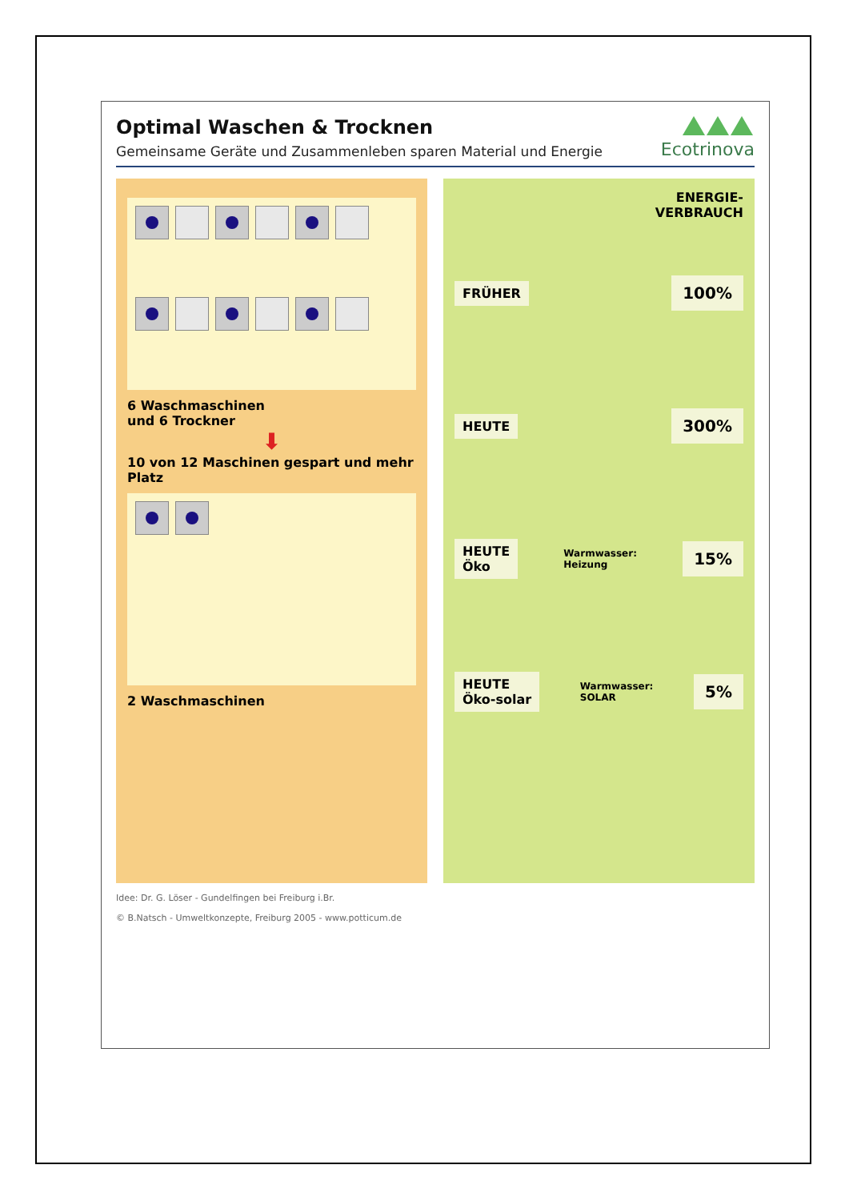Ecotrinova
Optimal Waschen & Trocknen
Gemeinsame Geräte und Zusammenleben sparen Material und Energie
6 Waschmaschinen
und 6 Trockner
⬇
10 von 12 Maschinen gespart und mehr Platz
2 Waschmaschinen
ENERGIE-
VERBRAUCH
FRÜHER 100%
HEUTE 300%
HEUTE
Öko Warmwasser:
Heizung 15%
HEUTE
Öko-solar Warmwasser:
SOLAR 5%
Idee: Dr. G. Löser - Gundelfingen bei Freiburg i.Br.
© B.Natsch - Umweltkonzepte, Freiburg 2005 - www.potticum.de